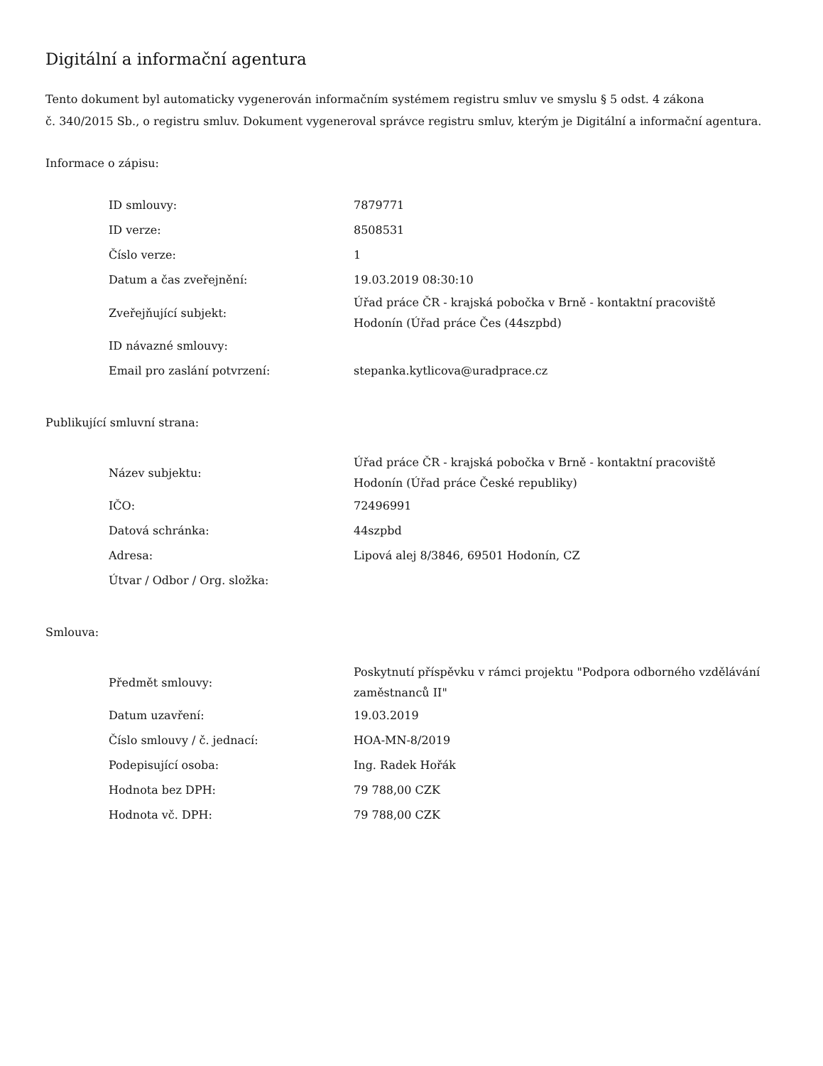Digitální a informační agentura
Tento dokument byl automaticky vygenerován informačním systémem registru smluv ve smyslu § 5 odst. 4 zákona
č. 340/2015 Sb., o registru smluv. Dokument vygeneroval správce registru smluv, kterým je Digitální a informační agentura.
Informace o zápisu:
| ID smlouvy: | 7879771 |
| ID verze: | 8508531 |
| Číslo verze: | 1 |
| Datum a čas zveřejnění: | 19.03.2019 08:30:10 |
| Zveřejňující subjekt: | Úřad práce ČR - krajská pobočka v Brně - kontaktní pracoviště Hodonín (Úřad práce Čes (44szpbd) |
| ID návazné smlouvy: | |
| Email pro zaslání potvrzení: | stepanka.kytlicova@uradprace.cz |
Publikující smluvní strana:
| Název subjektu: | Úřad práce ČR - krajská pobočka v Brně - kontaktní pracoviště Hodonín (Úřad práce České republiky) |
| IČO: | 72496991 |
| Datová schránka: | 44szpbd |
| Adresa: | Lipová alej 8/3846, 69501 Hodonín, CZ |
| Útvar / Odbor / Org. složka: | |
Smlouva:
| Předmět smlouvy: | Poskytnutí příspěvku v rámci projektu "Podpora odborného vzdělávání zaměstnanců II" |
| Datum uzavření: | 19.03.2019 |
| Číslo smlouvy / č. jednací: | HOA-MN-8/2019 |
| Podepisující osoba: | Ing. Radek Hořák |
| Hodnota bez DPH: | 79 788,00 CZK |
| Hodnota vč. DPH: | 79 788,00 CZK |